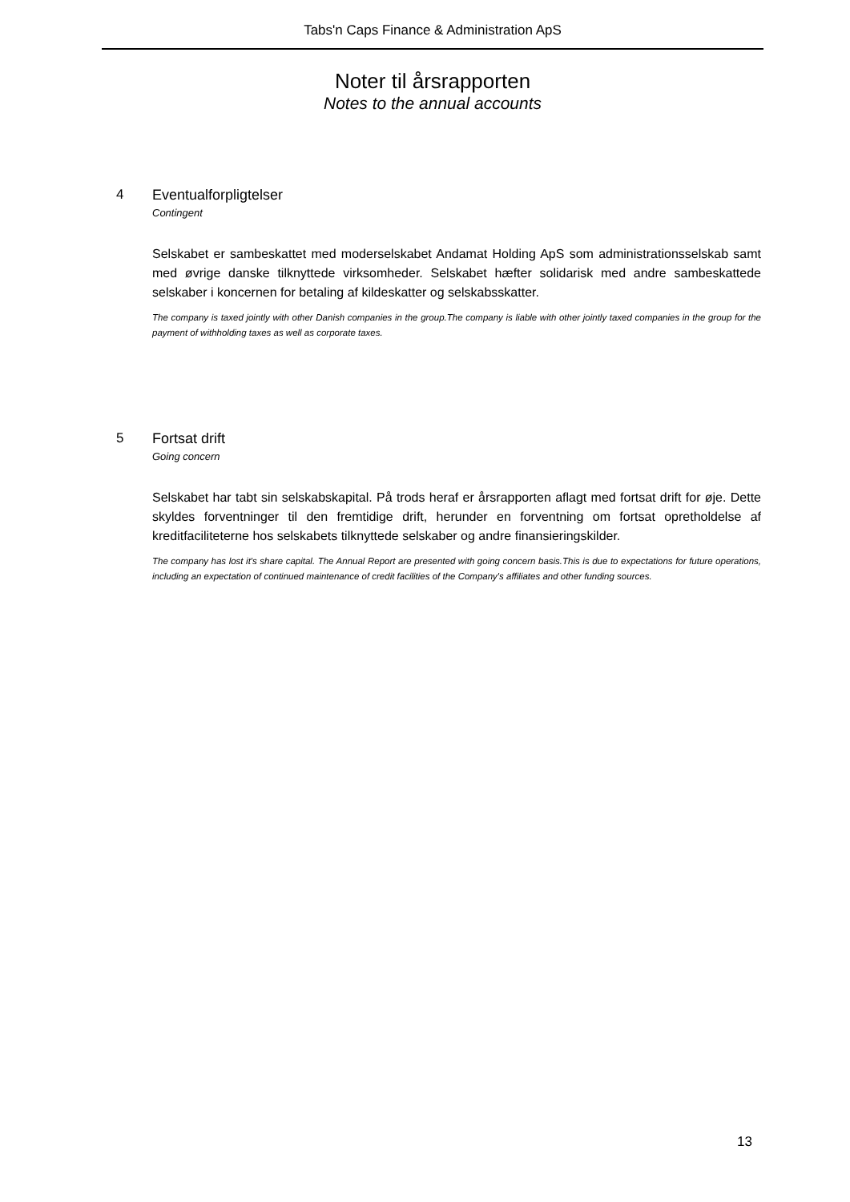Tabs'n Caps Finance & Administration ApS
Noter til årsrapporten
Notes to the annual accounts
4
Eventualforpligtelser
Contingent
Selskabet er sambeskattet med moderselskabet Andamat Holding ApS som administrationsselskab samt med øvrige danske tilknyttede virksomheder. Selskabet hæfter solidarisk med andre sambeskattede selskaber i koncernen for betaling af kildeskatter og selskabsskatter.
The company is taxed jointly with other Danish companies in the group.The company is liable with other jointly taxed companies in the group for the payment of withholding taxes as well as corporate taxes.
5
Fortsat drift
Going concern
Selskabet har tabt sin selskabskapital. På trods heraf er årsrapporten aflagt med fortsat drift for øje. Dette skyldes forventninger til den fremtidige drift, herunder en forventning om fortsat opretholdelse af kreditfaciliteterne hos selskabets tilknyttede selskaber og andre finansieringskilder.
The company has lost it's share capital. The Annual Report are presented with going concern basis.This is due to expectations for future operations, including an expectation of continued maintenance of credit facilities of the Company's affiliates and other funding sources.
13